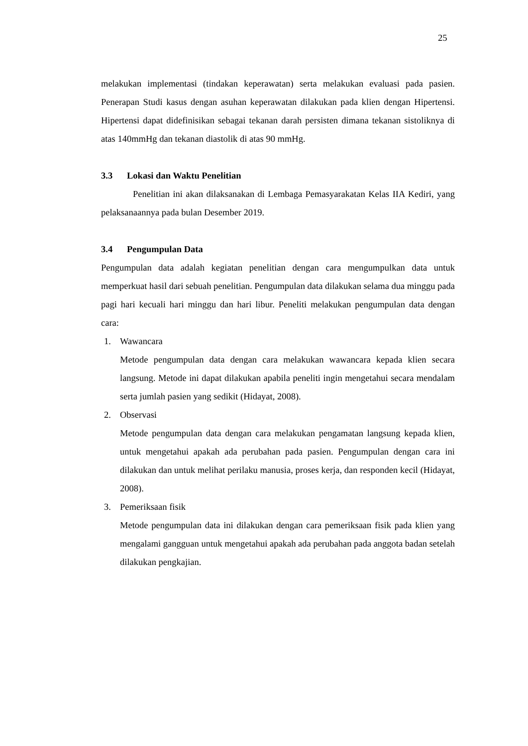25
melakukan implementasi (tindakan keperawatan) serta melakukan evaluasi pada pasien. Penerapan Studi kasus dengan asuhan keperawatan dilakukan pada klien dengan Hipertensi. Hipertensi dapat didefinisikan sebagai tekanan darah persisten dimana tekanan sistoliknya di atas 140mmHg dan tekanan diastolik di atas 90 mmHg.
3.3 Lokasi dan Waktu Penelitian
Penelitian ini akan dilaksanakan di Lembaga Pemasyarakatan Kelas IIA Kediri, yang pelaksanaannya pada bulan Desember 2019.
3.4 Pengumpulan Data
Pengumpulan data adalah kegiatan penelitian dengan cara mengumpulkan data untuk memperkuat hasil dari sebuah penelitian. Pengumpulan data dilakukan selama dua minggu pada pagi hari kecuali hari minggu dan hari libur. Peneliti melakukan pengumpulan data dengan cara:
1. Wawancara
Metode pengumpulan data dengan cara melakukan wawancara kepada klien secara langsung. Metode ini dapat dilakukan apabila peneliti ingin mengetahui secara mendalam serta jumlah pasien yang sedikit (Hidayat, 2008).
2. Observasi
Metode pengumpulan data dengan cara melakukan pengamatan langsung kepada klien, untuk mengetahui apakah ada perubahan pada pasien. Pengumpulan dengan cara ini dilakukan dan untuk melihat perilaku manusia, proses kerja, dan responden kecil (Hidayat, 2008).
3. Pemeriksaan fisik
Metode pengumpulan data ini dilakukan dengan cara pemeriksaan fisik pada klien yang mengalami gangguan untuk mengetahui apakah ada perubahan pada anggota badan setelah dilakukan pengkajian.